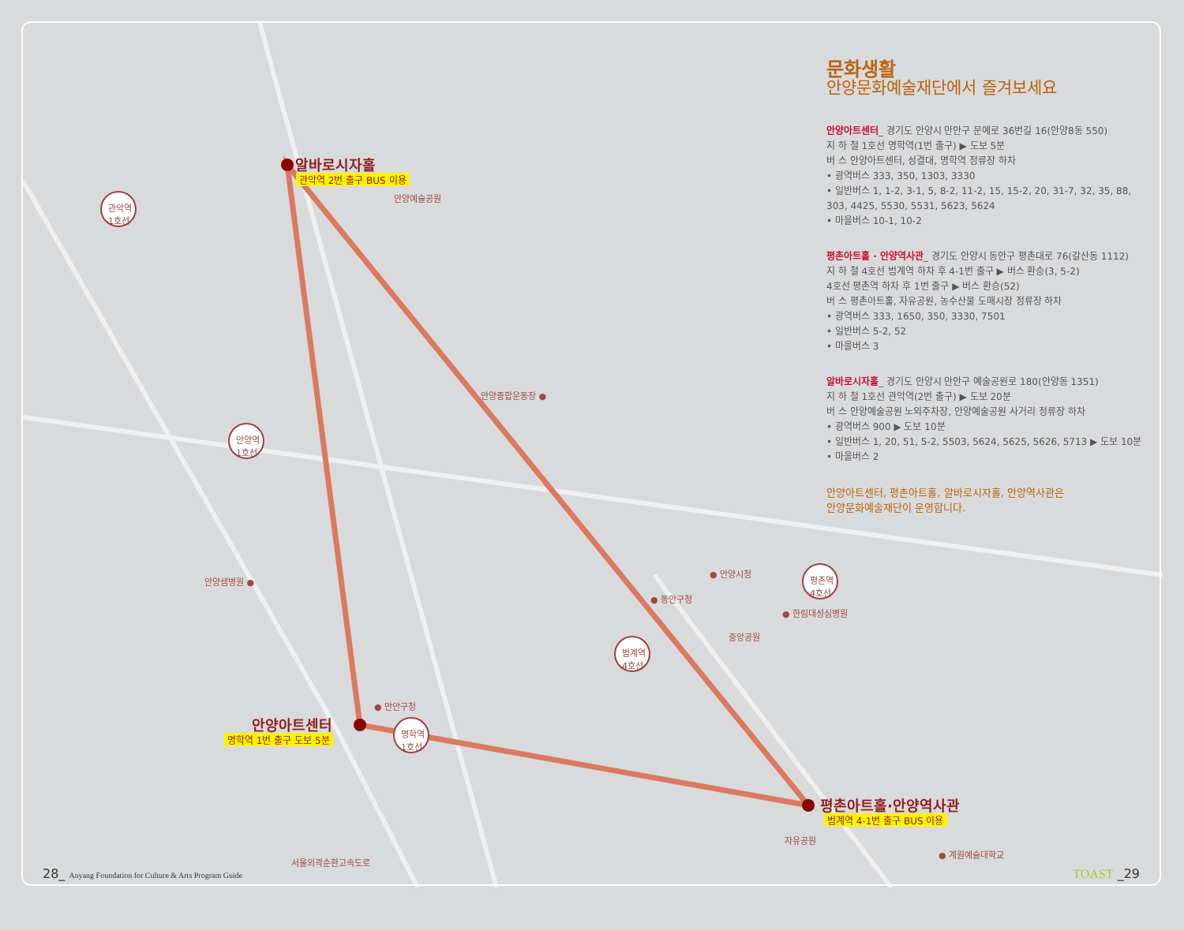관악역
1호선
안양역
1호선
명학역
1호선
범계역
4호선
평촌역
4호선
알바로시자홀
관악역 2번 출구 BUS 이용
안양아트센터
명학역 1번 출구 도보 5분
평촌아트홀·안양역사관
범계역 4-1번 출구 BUS 이용
안양예술공원
안양종합운동장 ●
안양샘병원 ●
● 안양시청
● 동안구청
● 한림대성심병원
중앙공원
● 만안구청
서울외곽순환고속도로
자유공원
● 계원예술대학교
문화생활
안양문화예술재단에서 즐겨보세요
안양아트센터_ 경기도 안양시 만안구 문예로 36번길 16(안양8동 550)
지 하 철 1호선 명학역(1번 출구) ▶ 도보 5분
버 스 안양아트센터, 성결대, 명학역 정류장 하차
• 광역버스 333, 350, 1303, 3330
• 일반버스 1, 1-2, 3-1, 5, 8-2, 11-2, 15, 15-2, 20, 31-7, 32, 35, 88, 303, 4425, 5530, 5531, 5623, 5624
• 마을버스 10-1, 10-2
평촌아트홀 · 안양역사관_ 경기도 안양시 동안구 평촌대로 76(갈산동 1112)
지 하 철 4호선 범계역 하차 후 4-1번 출구 ▶ 버스 환승(3, 5-2)
4호선 평촌역 하차 후 1번 출구 ▶ 버스 환승(52)
버 스 평촌아트홀, 자유공원, 농수산물 도매시장 정류장 하차
• 광역버스 333, 1650, 350, 3330, 7501
• 일반버스 5-2, 52
• 마을버스 3
알바로시자홀_ 경기도 안양시 만안구 예술공원로 180(안양동 1351)
지 하 철 1호선 관악역(2번 출구) ▶ 도보 20분
버 스 안양예술공원 노외주차장, 안양예술공원 사거리 정류장 하차
• 광역버스 900 ▶ 도보 10분
• 일반버스 1, 20, 51, 5-2, 5503, 5624, 5625, 5626, 5713 ▶ 도보 10분
• 마을버스 2
안양아트센터, 평촌아트홀, 알바로시자홀, 안양역사관은
안양문화예술재단이 운영합니다.
28_ Anyang Foundation for Culture & Arts Program Guide
TOAST _29